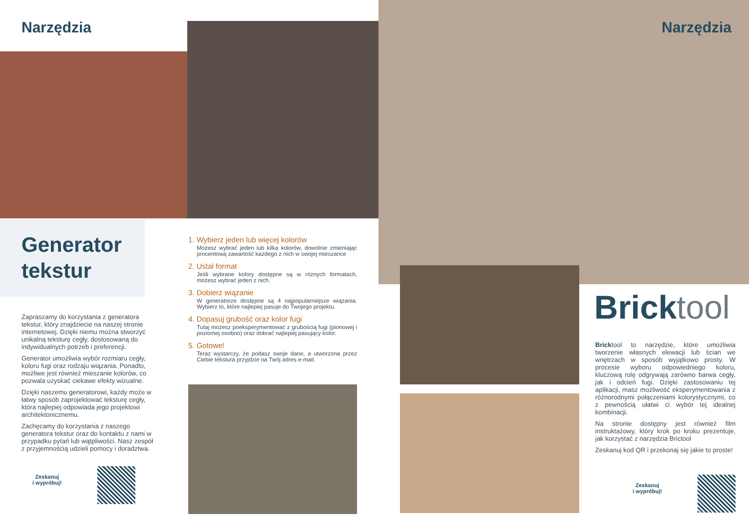Narzędzia Narzędzia
Generator
tekstur
Zapraszamy do korzystania z generatora tekstur, który znajdziecie na naszej stronie internetowej. Dzięki niemu można stworzyć unikalną teksturę cegły, dostosowaną do indywidualnych potrzeb i preferencji.
Generator umożliwia wybór rozmiaru cegły, koloru fugi oraz rodzaju wiązania. Ponadto, możliwe jest również mieszanie kolorów, co pozwala uzyskać ciekawe efekty wizualne.
Dzięki naszemu generatorowi, każdy może w łatwy sposób zaprojektować teksturę cegły, która najlepiej odpowiada jego projektowi architektonicznemu.
Zachęcamy do korzystania z naszego generatora tekstur oraz do kontaktu z nami w przypadku pytań lub wątpliwości. Nasz zespół z przyjemnością udzieli pomocy i doradztwa.
Zeskanuj
i wypróbuj!
1. Wybierz jeden lub więcej kolorów
Możesz wybrać jeden lub kilka kolorów, dowolnie zmieniając procentową zawartość każdego z nich w swojej mieszance
2. Ustal format
Jeśli wybrane kolory dostępne są w różnych formatach, możesz wybrać jeden z nich.
3. Dobierz wiązanie
W generatorze dostępne są 4 najpopularniejsze wiązania. Wybierz to, które najlepiej pasuje do Twojego projektu.
4. Dopasuj grubość oraz kolor fugi
Tutaj możesz poeksperymentować z grubością fugi (pionowej i poziomej osobno) oraz dobrać najlepiej pasujący kolor.
5. Gotowe!
Teraz wystarczy, że podasz swoje dane, a utworzona przez Ciebie tekstura przyjdzie na Twój adres e-mail.
Bricktool
Bricktool to narzędzie, które umożliwia tworzenie własnych elewacji lub ścian we wnętrzach w sposób wyjątkowo prosty. W procesie wyboru odpowiedniego koloru, kluczową rolę odgrywają zarówno barwa cegły, jak i odcień fugi. Dzięki zastosowaniu tej aplikacji, masz możliwość eksperymentowania z różnorodnymi połączeniami kolorystycznymi, co z pewnością ułatwi ci wybór tej idealnej kombinacji.
Na stronie dostępny jest również film instruktażowy, który krok po kroku prezentuje, jak korzystać z narzędzia Brictool
Zeskanuj kod QR i przekonaj się jakie to proste!
Zeskanuj
i wypróbuj!